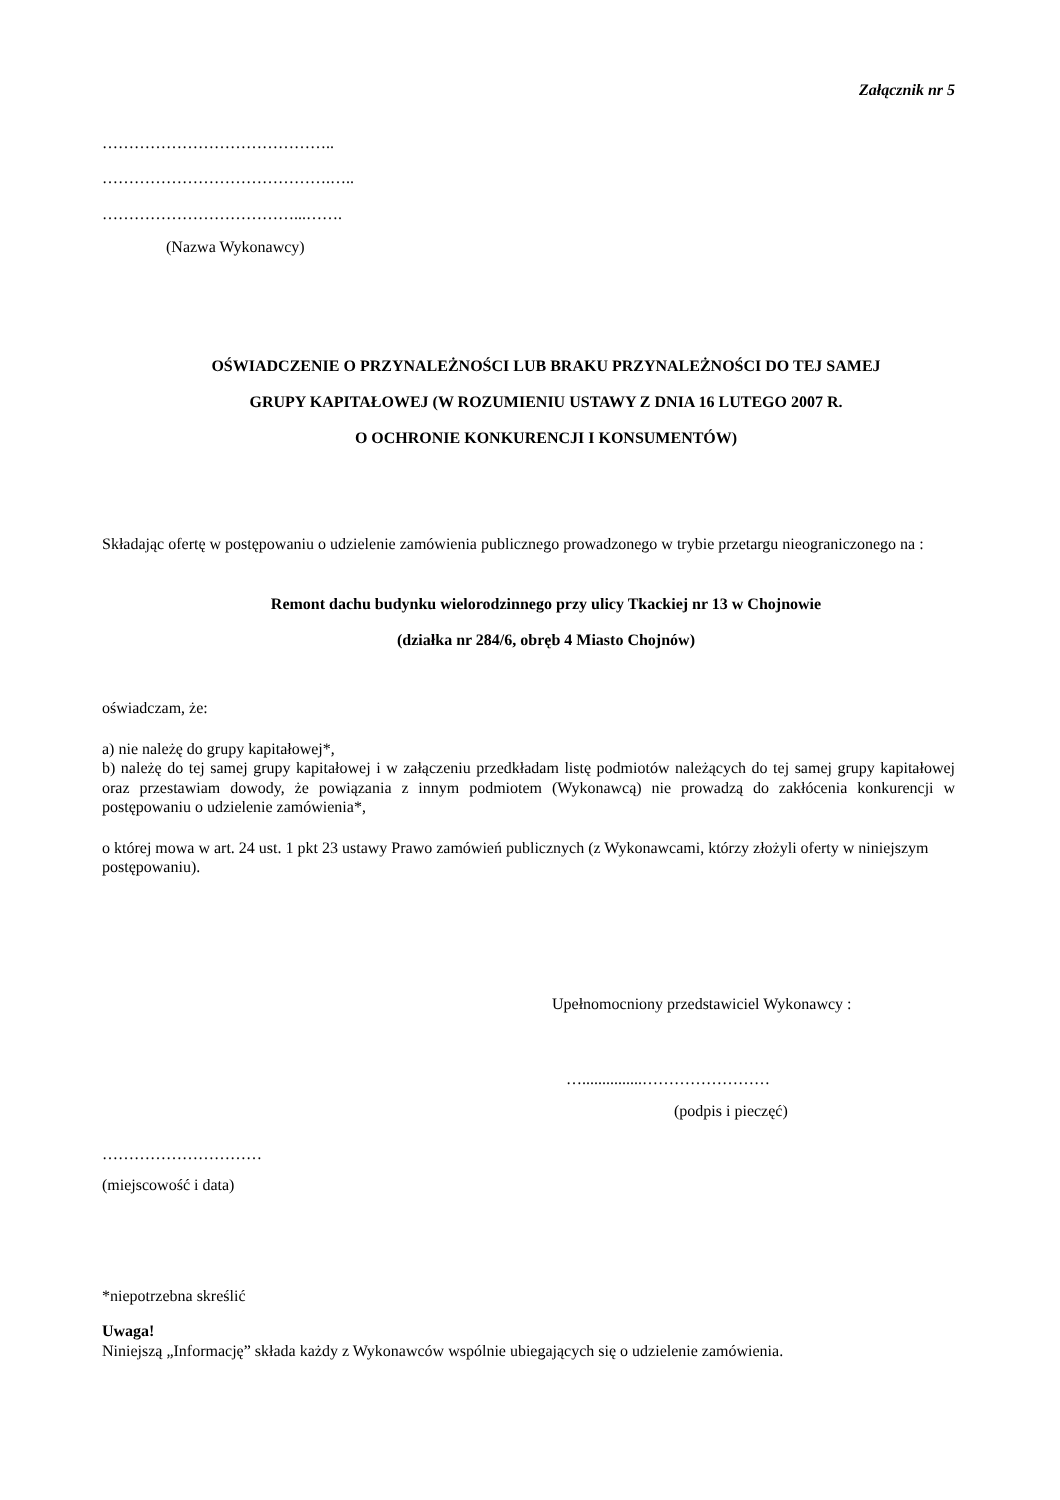Załącznik nr 5
……………………………………..
…………………………………….…..
………………………………...…….
(Nazwa Wykonawcy)
OŚWIADCZENIE O PRZYNALEŻNOŚCI LUB BRAKU PRZYNALEŻNOŚCI DO TEJ SAMEJ
GRUPY KAPITAŁOWEJ (W ROZUMIENIU USTAWY Z DNIA 16 LUTEGO 2007 R.
O OCHRONIE KONKURENCJI I KONSUMENTÓW)
Składając ofertę w postępowaniu o udzielenie zamówienia publicznego prowadzonego w trybie przetargu nieograniczonego na :
Remont dachu budynku wielorodzinnego przy ulicy Tkackiej nr 13 w Chojnowie
(działka nr 284/6, obręb 4 Miasto Chojnów)
oświadczam, że:
a) nie należę do grupy kapitałowej*,
b) należę do tej samej grupy kapitałowej i w załączeniu przedkładam listę podmiotów należących do tej samej grupy kapitałowej oraz przestawiam dowody, że powiązania z innym podmiotem (Wykonawcą) nie prowadzą do zakłócenia konkurencji w postępowaniu o udzielenie zamówienia*,
o której mowa w art. 24 ust. 1 pkt 23 ustawy Prawo zamówień publicznych (z Wykonawcami, którzy złożyli oferty w niniejszym postępowaniu).
Upełnomocniony przedstawiciel Wykonawcy :
…...............……………………
(podpis i pieczęć)
…………………………
(miejscowość i data)
*niepotrzebna skreślić
Uwaga!
Niniejszą „Informację” składa każdy z Wykonawców wspólnie ubiegających się o udzielenie zamówienia.